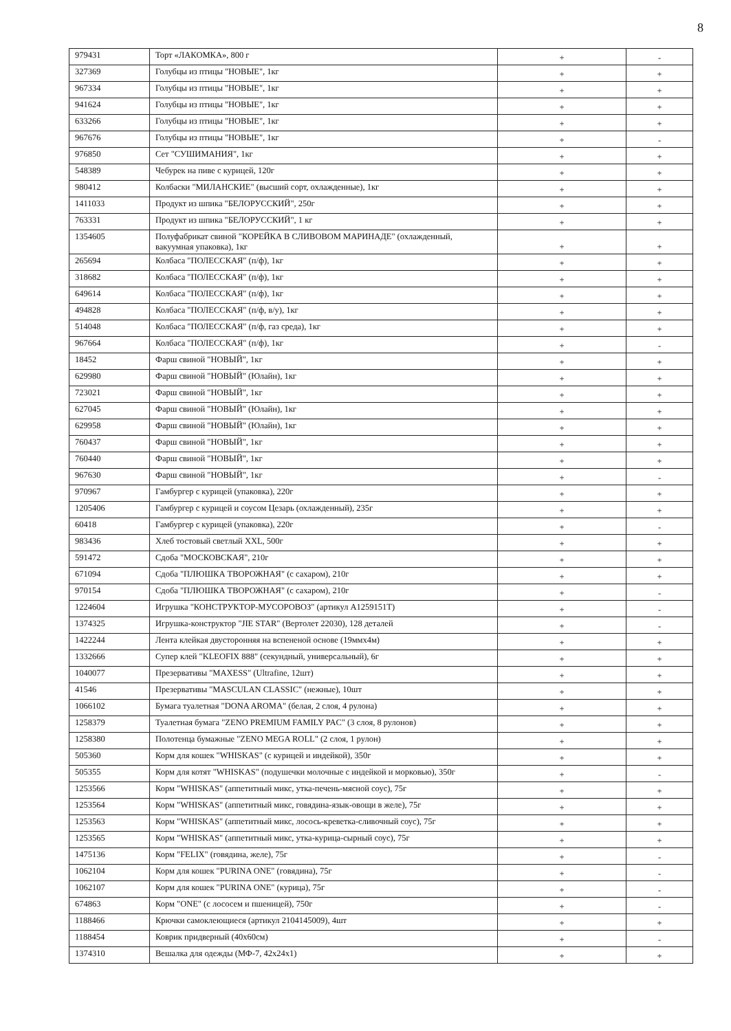8
| 979431 | Торт «ЛАКОМКА», 800 г | + | - |
| 327369 | Голубцы из птицы "НОВЫЕ", 1кг | + | + |
| 967334 | Голубцы из птицы "НОВЫЕ", 1кг | + | + |
| 941624 | Голубцы из птицы "НОВЫЕ", 1кг | + | + |
| 633266 | Голубцы из птицы "НОВЫЕ", 1кг | + | + |
| 967676 | Голубцы из птицы "НОВЫЕ", 1кг | + | - |
| 976850 | Сет "СУШИМАНИЯ", 1кг | + | + |
| 548389 | Чебурек на пиве с курицей, 120г | + | + |
| 980412 | Колбаски "МИЛАНСКИЕ" (высший сорт, охлажденные), 1кг | + | + |
| 1411033 | Продукт из шпика "БЕЛОРУССКИЙ", 250г | + | + |
| 763331 | Продукт из шпика "БЕЛОРУССКИЙ", 1 кг | + | + |
| 1354605 | Полуфабрикат свиной "КОРЕЙКА В СЛИВОВОМ МАРИНАДЕ" (охлажденный, вакуумная упаковка), 1кг | + | + |
| 265694 | Колбаса "ПОЛЕССКАЯ" (п/ф), 1кг | + | + |
| 318682 | Колбаса "ПОЛЕССКАЯ" (п/ф), 1кг | + | + |
| 649614 | Колбаса "ПОЛЕССКАЯ" (п/ф), 1кг | + | + |
| 494828 | Колбаса "ПОЛЕССКАЯ" (п/ф, в/у), 1кг | + | + |
| 514048 | Колбаса "ПОЛЕССКАЯ" (п/ф, газ среда), 1кг | + | + |
| 967664 | Колбаса "ПОЛЕССКАЯ" (п/ф), 1кг | + | - |
| 18452 | Фарш свиной "НОВЫЙ", 1кг | + | + |
| 629980 | Фарш свиной "НОВЫЙ" (Юлайн), 1кг | + | + |
| 723021 | Фарш свиной "НОВЫЙ", 1кг | + | + |
| 627045 | Фарш свиной "НОВЫЙ" (Юлайн), 1кг | + | + |
| 629958 | Фарш свиной "НОВЫЙ" (Юлайн), 1кг | + | + |
| 760437 | Фарш свиной "НОВЫЙ", 1кг | + | + |
| 760440 | Фарш свиной "НОВЫЙ", 1кг | + | + |
| 967630 | Фарш свиной "НОВЫЙ", 1кг | + | - |
| 970967 | Гамбургер с курицей (упаковка), 220г | + | + |
| 1205406 | Гамбургер с курицей и соусом Цезарь (охлажденный), 235г | + | + |
| 60418 | Гамбургер с курицей (упаковка), 220г | + | - |
| 983436 | Хлеб тостовый светлый XXL, 500г | + | + |
| 591472 | Сдоба "МОСКОВСКАЯ", 210г | + | + |
| 671094 | Сдоба "ПЛЮШКА ТВОРОЖНАЯ" (с сахаром), 210г | + | + |
| 970154 | Сдоба "ПЛЮШКА ТВОРОЖНАЯ" (с сахаром), 210г | + | - |
| 1224604 | Игрушка "КОНСТРУКТОР-МУСОРОВОЗ" (артикул A1259151T) | + | - |
| 1374325 | Игрушка-конструктор "JIE STAR" (Вертолет 22030), 128 деталей | + | - |
| 1422244 | Лента клейкая двусторонняя на вспененой основе (19ммх4м) | + | + |
| 1332666 | Супер клей "KLEOFIX 888" (секундный, универсальный), 6г | + | + |
| 1040077 | Презервативы "MAXESS" (Ultrafine, 12шт) | + | + |
| 41546 | Презервативы "MASCULAN CLASSIC" (нежные), 10шт | + | + |
| 1066102 | Бумага туалетная "DONA AROMA" (белая, 2 слоя, 4 рулона) | + | + |
| 1258379 | Туалетная бумага "ZENO PREMIUM FAMILY PAC" (3 слоя, 8 рулонов) | + | + |
| 1258380 | Полотенца бумажные "ZENO MEGA ROLL" (2 слоя, 1 рулон) | + | + |
| 505360 | Корм для кошек "WHISKAS" (с курицей и индейкой), 350г | + | + |
| 505355 | Корм для котят "WHISKAS" (подушечки молочные с индейкой и морковью), 350г | + | - |
| 1253566 | Корм "WHISKAS" (аппетитный микс, утка-печень-мясной соус), 75г | + | + |
| 1253564 | Корм "WHISKAS" (аппетитный микс, говядина-язык-овощи в желе), 75г | + | + |
| 1253563 | Корм "WHISKAS" (аппетитный микс, лосось-креветка-сливочный соус), 75г | + | + |
| 1253565 | Корм "WHISKAS" (аппетитный микс, утка-курица-сырный соус), 75г | + | + |
| 1475136 | Корм "FELIX" (говядина, желе), 75г | + | - |
| 1062104 | Корм для кошек "PURINA ONE" (говядина), 75г | + | - |
| 1062107 | Корм для кошек "PURINA ONE" (курица), 75г | + | - |
| 674863 | Корм "ONE" (с лососем и пшеницей), 750г | + | - |
| 1188466 | Крючки самоклеющиеся (артикул 2104145009), 4шт | + | + |
| 1188454 | Коврик придверный (40х60см) | + | - |
| 1374310 | Вешалка для одежды (МФ-7, 42х24х1) | + | + |